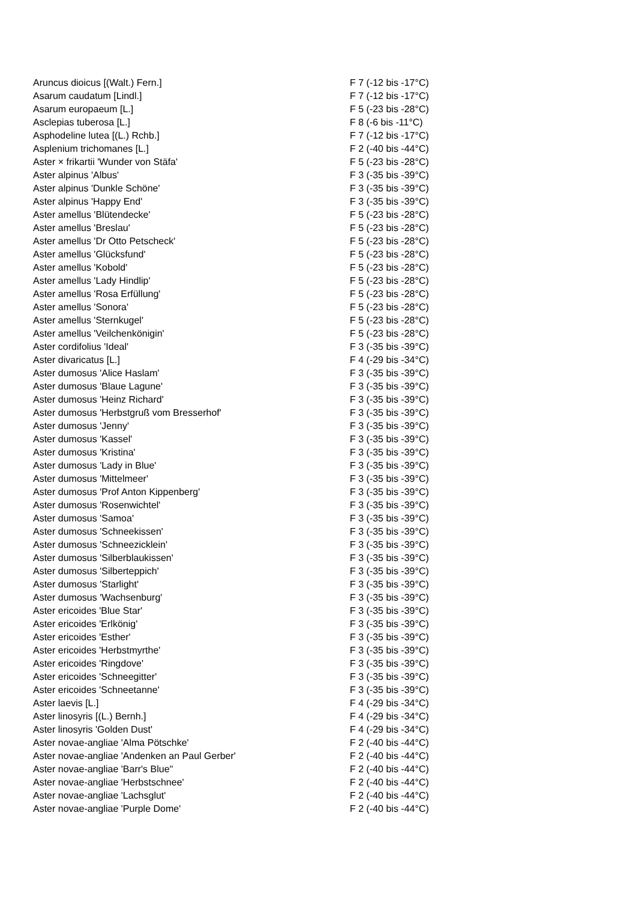| Aruncus dioicus [(Walt.) Fern.] | F 7 (-12 bis -17°C) |
| Asarum caudatum [Lindl.] | F 7 (-12 bis -17°C) |
| Asarum europaeum [L.] | F 5 (-23 bis -28°C) |
| Asclepias tuberosa [L.] | F 8 (-6 bis -11°C) |
| Asphodeline lutea [(L.) Rchb.] | F 7 (-12 bis -17°C) |
| Asplenium trichomanes [L.] | F 2 (-40 bis -44°C) |
| Aster × frikartii 'Wunder von Stäfa' | F 5 (-23 bis -28°C) |
| Aster alpinus 'Albus' | F 3 (-35 bis -39°C) |
| Aster alpinus 'Dunkle Schöne' | F 3 (-35 bis -39°C) |
| Aster alpinus 'Happy End' | F 3 (-35 bis -39°C) |
| Aster amellus 'Blütendecke' | F 5 (-23 bis -28°C) |
| Aster amellus 'Breslau' | F 5 (-23 bis -28°C) |
| Aster amellus 'Dr Otto Petscheck' | F 5 (-23 bis -28°C) |
| Aster amellus 'Glücksfund' | F 5 (-23 bis -28°C) |
| Aster amellus 'Kobold' | F 5 (-23 bis -28°C) |
| Aster amellus 'Lady Hindlip' | F 5 (-23 bis -28°C) |
| Aster amellus 'Rosa Erfüllung' | F 5 (-23 bis -28°C) |
| Aster amellus 'Sonora' | F 5 (-23 bis -28°C) |
| Aster amellus 'Sternkugel' | F 5 (-23 bis -28°C) |
| Aster amellus 'Veilchenkönigin' | F 5 (-23 bis -28°C) |
| Aster cordifolius 'Ideal' | F 3 (-35 bis -39°C) |
| Aster divaricatus [L.] | F 4 (-29 bis -34°C) |
| Aster dumosus 'Alice Haslam' | F 3 (-35 bis -39°C) |
| Aster dumosus 'Blaue Lagune' | F 3 (-35 bis -39°C) |
| Aster dumosus 'Heinz Richard' | F 3 (-35 bis -39°C) |
| Aster dumosus 'Herbstgruß vom Bresserhof' | F 3 (-35 bis -39°C) |
| Aster dumosus 'Jenny' | F 3 (-35 bis -39°C) |
| Aster dumosus 'Kassel' | F 3 (-35 bis -39°C) |
| Aster dumosus 'Kristina' | F 3 (-35 bis -39°C) |
| Aster dumosus 'Lady in Blue' | F 3 (-35 bis -39°C) |
| Aster dumosus 'Mittelmeer' | F 3 (-35 bis -39°C) |
| Aster dumosus 'Prof Anton Kippenberg' | F 3 (-35 bis -39°C) |
| Aster dumosus 'Rosenwichtel' | F 3 (-35 bis -39°C) |
| Aster dumosus 'Samoa' | F 3 (-35 bis -39°C) |
| Aster dumosus 'Schneekissen' | F 3 (-35 bis -39°C) |
| Aster dumosus 'Schneezicklein' | F 3 (-35 bis -39°C) |
| Aster dumosus 'Silberblaukissen' | F 3 (-35 bis -39°C) |
| Aster dumosus 'Silberteppich' | F 3 (-35 bis -39°C) |
| Aster dumosus 'Starlight' | F 3 (-35 bis -39°C) |
| Aster dumosus 'Wachsenburg' | F 3 (-35 bis -39°C) |
| Aster ericoides 'Blue Star' | F 3 (-35 bis -39°C) |
| Aster ericoides 'Erlkönig' | F 3 (-35 bis -39°C) |
| Aster ericoides 'Esther' | F 3 (-35 bis -39°C) |
| Aster ericoides 'Herbstmyrthe' | F 3 (-35 bis -39°C) |
| Aster ericoides 'Ringdove' | F 3 (-35 bis -39°C) |
| Aster ericoides 'Schneegitter' | F 3 (-35 bis -39°C) |
| Aster ericoides 'Schneetanne' | F 3 (-35 bis -39°C) |
| Aster laevis [L.] | F 4 (-29 bis -34°C) |
| Aster linosyris [(L.) Bernh.] | F 4 (-29 bis -34°C) |
| Aster linosyris 'Golden Dust' | F 4 (-29 bis -34°C) |
| Aster novae-angliae 'Alma Pötschke' | F 2 (-40 bis -44°C) |
| Aster novae-angliae 'Andenken an Paul Gerber' | F 2 (-40 bis -44°C) |
| Aster novae-angliae 'Barr's Blue'' | F 2 (-40 bis -44°C) |
| Aster novae-angliae 'Herbstschnee' | F 2 (-40 bis -44°C) |
| Aster novae-angliae 'Lachsglut' | F 2 (-40 bis -44°C) |
| Aster novae-angliae 'Purple Dome' | F 2 (-40 bis -44°C) |